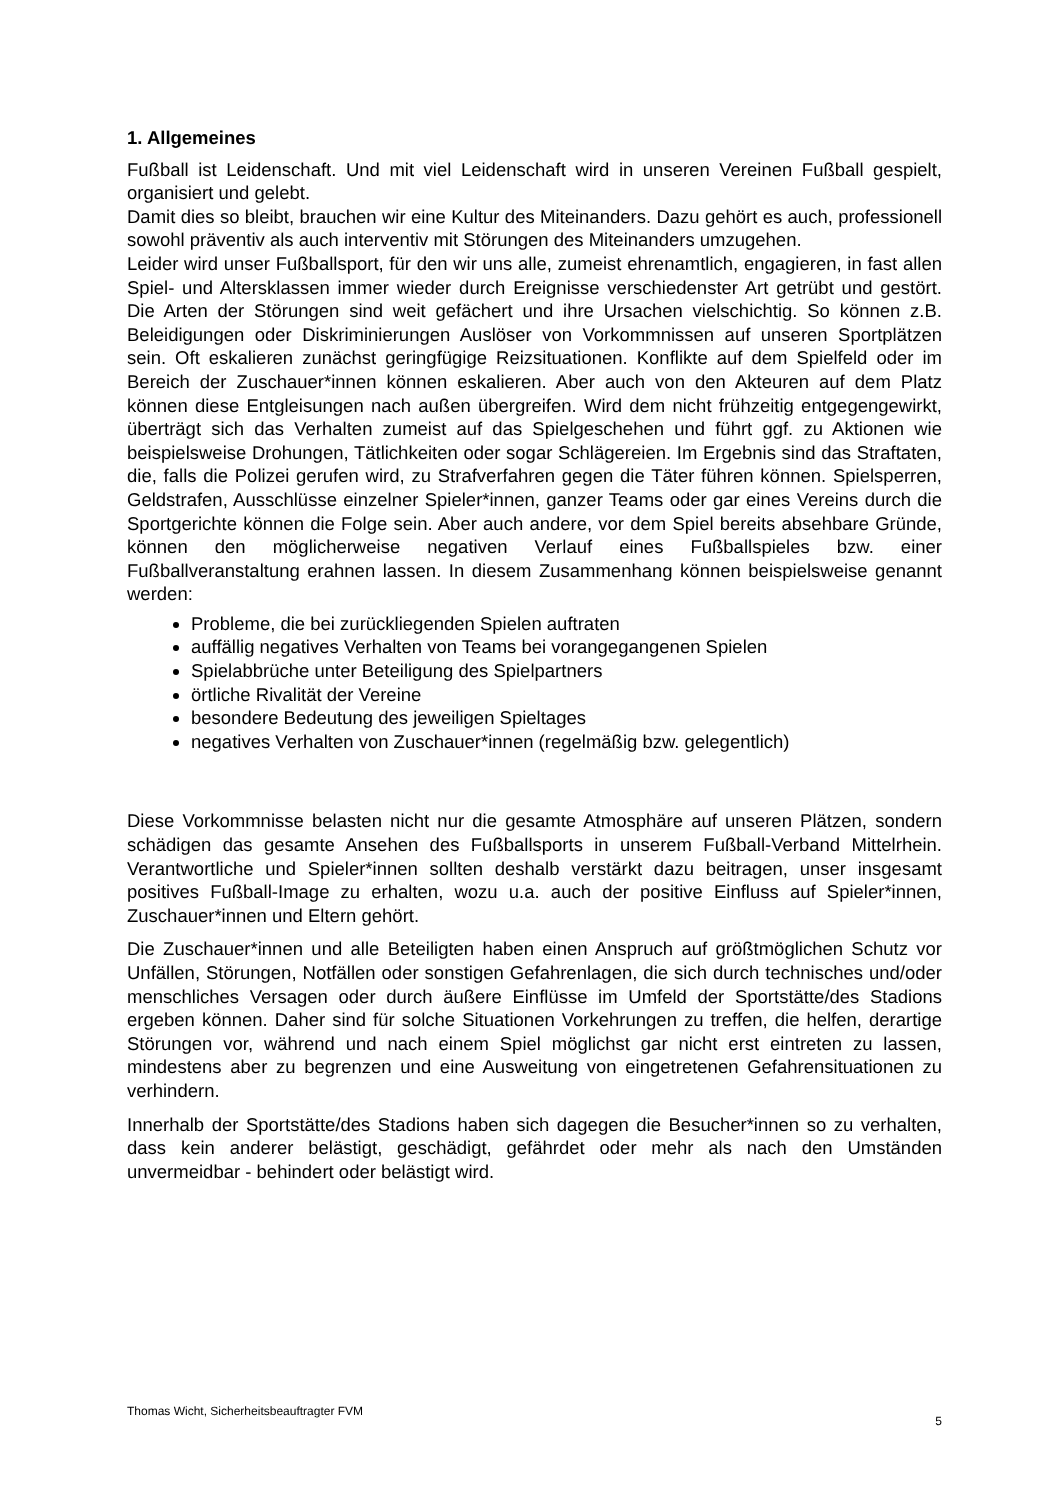1. Allgemeines
Fußball ist Leidenschaft. Und mit viel Leidenschaft wird in unseren Vereinen Fußball gespielt, organisiert und gelebt.
Damit dies so bleibt, brauchen wir eine Kultur des Miteinanders. Dazu gehört es auch, professionell sowohl präventiv als auch interventiv mit Störungen des Miteinanders umzugehen.
Leider wird unser Fußballsport, für den wir uns alle, zumeist ehrenamtlich, engagieren, in fast allen Spiel- und Altersklassen immer wieder durch Ereignisse verschiedenster Art getrübt und gestört. Die Arten der Störungen sind weit gefächert und ihre Ursachen vielschichtig. So können z.B. Beleidigungen oder Diskriminierungen Auslöser von Vorkommnissen auf unseren Sportplätzen sein. Oft eskalieren zunächst geringfügige Reizsituationen. Konflikte auf dem Spielfeld oder im Bereich der Zuschauer*innen können eskalieren. Aber auch von den Akteuren auf dem Platz können diese Entgleisungen nach außen übergreifen. Wird dem nicht frühzeitig entgegengewirkt, überträgt sich das Verhalten zumeist auf das Spielgeschehen und führt ggf. zu Aktionen wie beispielsweise Drohungen, Tätlichkeiten oder sogar Schlägereien. Im Ergebnis sind das Straftaten, die, falls die Polizei gerufen wird, zu Strafverfahren gegen die Täter führen können. Spielsperren, Geldstrafen, Ausschlüsse einzelner Spieler*innen, ganzer Teams oder gar eines Vereins durch die Sportgerichte können die Folge sein. Aber auch andere, vor dem Spiel bereits absehbare Gründe, können den möglicherweise negativen Verlauf eines Fußballspieles bzw. einer Fußballveranstaltung erahnen lassen. In diesem Zusammenhang können beispielsweise genannt werden:
Probleme, die bei zurückliegenden Spielen auftraten
auffällig negatives Verhalten von Teams bei vorangegangenen Spielen
Spielabbrüche unter Beteiligung des Spielpartners
örtliche Rivalität der Vereine
besondere Bedeutung des jeweiligen Spieltages
negatives Verhalten von Zuschauer*innen (regelmäßig bzw. gelegentlich)
Diese Vorkommnisse belasten nicht nur die gesamte Atmosphäre auf unseren Plätzen, sondern schädigen das gesamte Ansehen des Fußballsports in unserem Fußball-Verband Mittelrhein. Verantwortliche und Spieler*innen sollten deshalb verstärkt dazu beitragen, unser insgesamt positives Fußball-Image zu erhalten, wozu u.a. auch der positive Einfluss auf Spieler*innen, Zuschauer*innen und Eltern gehört.
Die Zuschauer*innen und alle Beteiligten haben einen Anspruch auf größtmöglichen Schutz vor Unfällen, Störungen, Notfällen oder sonstigen Gefahrenlagen, die sich durch technisches und/oder menschliches Versagen oder durch äußere Einflüsse im Umfeld der Sportstätte/des Stadions ergeben können. Daher sind für solche Situationen Vorkehrungen zu treffen, die helfen, derartige Störungen vor, während und nach einem Spiel möglichst gar nicht erst eintreten zu lassen, mindestens aber zu begrenzen und eine Ausweitung von eingetretenen Gefahrensituationen zu verhindern.
Innerhalb der Sportstätte/des Stadions haben sich dagegen die Besucher*innen so zu verhalten, dass kein anderer belästigt, geschädigt, gefährdet oder mehr als nach den Umständen unvermeidbar - behindert oder belästigt wird.
Thomas Wicht, Sicherheitsbeauftragter FVM 5